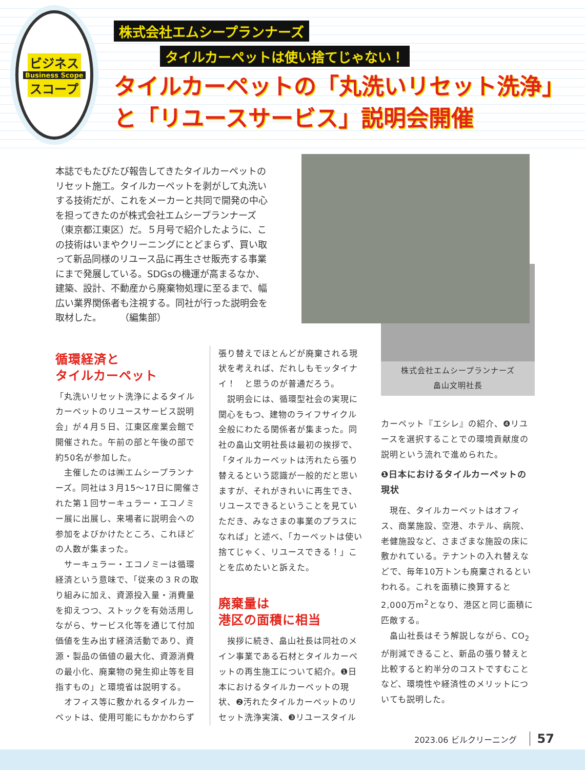ビジネス
Business Scope
スコープ
株式会社エムシープランナーズ
タイルカーペットは使い捨てじゃない！
タイルカーペットの「丸洗いリセット洗浄」と「リユースサービス」説明会開催
本誌でもたびたび報告してきたタイルカーペットのリセット施工。タイルカーペットを剥がして丸洗いする技術だが、これをメーカーと共同で開発の中心を担ってきたのが株式会社エムシープランナーズ（東京都江東区）だ。５月号で紹介したように、この技術はいまやクリーニングにとどまらず、買い取って新品同様のリユース品に再生させ販売する事業にまで発展している。SDGsの機運が高まるなか、建築、設計、不動産から廃棄物処理に至るまで、幅広い業界関係者も注視する。同社が行った説明会を取材した。　　　（編集部）
循環経済と
タイルカーペット
「丸洗いリセット洗浄によるタイルカーペットのリユースサービス説明会」が４月５日、江東区産業会館で開催された。午前の部と午後の部で約50名が参加した。
　主催したのは㈱エムシープランナーズ。同社は３月15〜17日に開催された第１回サーキュラー・エコノミー展に出展し、来場者に説明会への参加をよびかけたところ、これほどの人数が集まった。
　サーキュラー・エコノミーは循環経済という意味で、「従来の３Ｒの取り組みに加え、資源投入量・消費量を抑えつつ、ストックを有効活用しながら、サービス化等を通じて付加価値を生み出す経済活動であり、資源・製品の価値の最大化、資源消費の最小化、廃棄物の発生抑止等を目指すもの」と環境省は説明する。
　オフィス等に敷かれるタイルカーペットは、使用可能にもかかわらず
張り替えでほとんどが廃棄される現状を考えれば、だれしもモッタイナイ！　と思うのが普通だろう。
　説明会には、循環型社会の実現に関心をもつ、建物のライフサイクル全般にわたる関係者が集まった。同社の畠山文明社長は最初の挨拶で、「タイルカーペットは汚れたら張り替えるという認識が一般的だと思いますが、それがきれいに再生でき、リユースできるということを見ていただき、みなさまの事業のプラスになれば」と述べ、「カーペットは使い捨てじゃく、リユースできる！」ことを広めたいと訴えた。
廃棄量は
港区の面積に相当
　挨拶に続き、畠山社長は同社のメイン事業である石材とタイルカーペットの再生施工について紹介。❶日本におけるタイルカーペットの現状、❷汚れたタイルカーペットのリセット洗浄実演、❸リユースタイル
株式会社エムシープランナーズ
畠山文明社長
カーペット『エシレ』の紹介、❹リユースを選択することでの環境貢献度の説明という流れで進められた。
❶日本におけるタイルカーペットの現状
　現在、タイルカーペットはオフィス、商業施設、空港、ホテル、病院、老健施設など、さまざまな施設の床に敷かれている。テナントの入れ替えなどで、毎年10万トンも廃棄されるといわれる。これを面積に換算すると2,000万m<sup>2</sup>となり、港区と同じ面積に匹敵する。
　畠山社長はそう解説しながら、CO<sub>2</sub>が削減できること、新品の張り替えと比較すると約半分のコストですむことなど、環境性や経済性のメリットについても説明した。
2023.06 ビルクリーニング 57